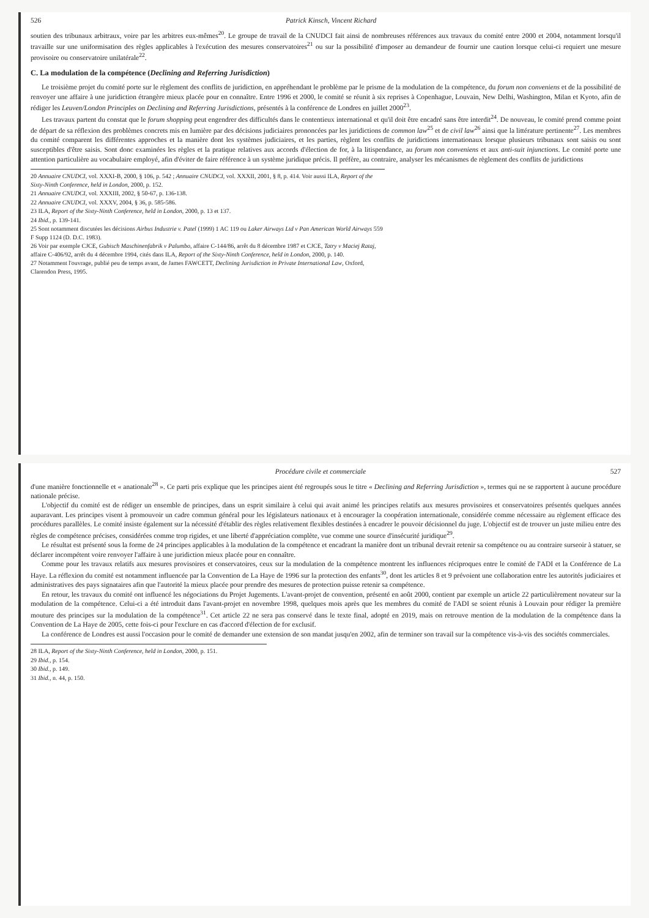526 Patrick Kinsch, Vincent Richard
soutien des tribunaux arbitraux, voire par les arbitres eux-mêmes<sup>20</sup>. Le groupe de travail de la CNUDCI fait ainsi de nombreuses références aux travaux du comité entre 2000 et 2004, notamment lorsqu'il travaille sur une uniformisation des règles applicables à l'exécution des mesures conservatoires<sup>21</sup> ou sur la possibilité d'imposer au demandeur de fournir une caution lorsque celui-ci requiert une mesure provisoire ou conservatoire unilatérale<sup>22</sup>.
C. La modulation de la compétence (Declining and Referring Jurisdiction)
Le troisième projet du comité porte sur le règlement des conflits de juridiction, en appréhendant le problème par le prisme de la modulation de la compétence, du forum non conveniens et de la possibilité de renvoyer une affaire à une juridiction étrangère mieux placée pour en connaître. Entre 1996 et 2000, le comité se réunit à six reprises à Copenhague, Louvain, New Delhi, Washington, Milan et Kyoto, afin de rédiger les Leuven/London Principles on Declining and Referring Jurisdictions, présentés à la conférence de Londres en juillet 2000<sup>23</sup>.
Les travaux partent du constat que le forum shopping peut engendrer des difficultés dans le contentieux international et qu'il doit être encadré sans être interdit<sup>24</sup>. De nouveau, le comité prend comme point de départ de sa réflexion des problèmes concrets mis en lumière par des décisions judiciaires prononcées par les juridictions de common law<sup>25</sup> et de civil law<sup>26</sup> ainsi que la littérature pertinente<sup>27</sup>. Les membres du comité comparent les différentes approches et la manière dont les systèmes judiciaires, et les parties, règlent les conflits de juridictions internationaux lorsque plusieurs tribunaux sont saisis ou sont susceptibles d'être saisis. Sont donc examinées les règles et la pratique relatives aux accords d'élection de for, à la litispendance, au forum non conveniens et aux anti-suit injunctions. Le comité porte une attention particulière au vocabulaire employé, afin d'éviter de faire référence à un système juridique précis. Il préfère, au contraire, analyser les mécanismes de règlement des conflits de juridictions
20 Annuaire CNUDCI, vol. XXXI-B, 2000, § 106, p. 542 ; Annuaire CNUDCI, vol. XXXII, 2001, § 8, p. 414. Voir aussi ILA, Report of the Sixty-Ninth Conference, held in London, 2000, p. 152.
21 Annuaire CNUDCI, vol. XXXIII, 2002, § 50-67, p. 136-138.
22 Annuaire CNUDCI, vol. XXXV, 2004, § 36, p. 585-586.
23 ILA, Report of the Sixty-Ninth Conference, held in London, 2000, p. 13 et 137.
24 Ibid., p. 139-141.
25 Sont notamment discutées les décisions Airbus Industrie v. Patel (1999) 1 AC 119 ou Laker Airways Ltd v Pan American World Airways 559 F Supp 1124 (D. D.C. 1983).
26 Voir par exemple CJCE, Gubisch Maschinenfabrik v Palumbo, affaire C-144/86, arrêt du 8 décembre 1987 et CJCE, Tatry v Maciej Rataj, affaire C-406/92, arrêt du 4 décembre 1994, cités dans ILA, Report of the Sixty-Ninth Conference, held in London, 2000, p. 140.
27 Notamment l'ouvrage, publié peu de temps avant, de James FAWCETT, Declining Jurisdiction in Private International Law, Oxford, Clarendon Press, 1995.
Procédure civile et commerciale 527
d'une manière fonctionnelle et « anationale<sup>28</sup> ». Ce parti pris explique que les principes aient été regroupés sous le titre « Declining and Referring Jurisdiction », termes qui ne se rapportent à aucune procédure nationale précise.
L'objectif du comité est de rédiger un ensemble de principes, dans un esprit similaire à celui qui avait animé les principes relatifs aux mesures provisoires et conservatoires présentés quelques années auparavant. Les principes visent à promouvoir un cadre commun général pour les législateurs nationaux et à encourager la coopération internationale, considérée comme nécessaire au règlement efficace des procédures parallèles. Le comité insiste également sur la nécessité d'établir des règles relativement flexibles destinées à encadrer le pouvoir décisionnel du juge. L'objectif est de trouver un juste milieu entre des règles de compétence précises, considérées comme trop rigides, et une liberté d'appréciation complète, vue comme une source d'insécurité juridique<sup>29</sup>.
Le résultat est présenté sous la forme de 24 principes applicables à la modulation de la compétence et encadrant la manière dont un tribunal devrait retenir sa compétence ou au contraire surseoir à statuer, se déclarer incompétent voire renvoyer l'affaire à une juridiction mieux placée pour en connaître.
Comme pour les travaux relatifs aux mesures provisoires et conservatoires, ceux sur la modulation de la compétence montrent les influences réciproques entre le comité de l'ADI et la Conférence de La Haye. La réflexion du comité est notamment influencée par la Convention de La Haye de 1996 sur la protection des enfants<sup>30</sup>, dont les articles 8 et 9 prévoient une collaboration entre les autorités judiciaires et administratives des pays signataires afin que l'autorité la mieux placée pour prendre des mesures de protection puisse retenir sa compétence.
En retour, les travaux du comité ont influencé les négociations du Projet Jugements. L'avant-projet de convention, présenté en août 2000, contient par exemple un article 22 particulièrement novateur sur la modulation de la compétence. Celui-ci a été introduit dans l'avant-projet en novembre 1998, quelques mois après que les membres du comité de l'ADI se soient réunis à Louvain pour rédiger la première mouture des principes sur la modulation de la compétence<sup>31</sup>. Cet article 22 ne sera pas conservé dans le texte final, adopté en 2019, mais on retrouve mention de la modulation de la compétence dans la Convention de La Haye de 2005, cette fois-ci pour l'exclure en cas d'accord d'élection de for exclusif.
La conférence de Londres est aussi l'occasion pour le comité de demander une extension de son mandat jusqu'en 2002, afin de terminer son travail sur la compétence vis-à-vis des sociétés commerciales.
28 ILA, Report of the Sixty-Ninth Conference, held in London, 2000, p. 151.
29 Ibid., p. 154.
30 Ibid., p. 149.
31 Ibid., n. 44, p. 150.